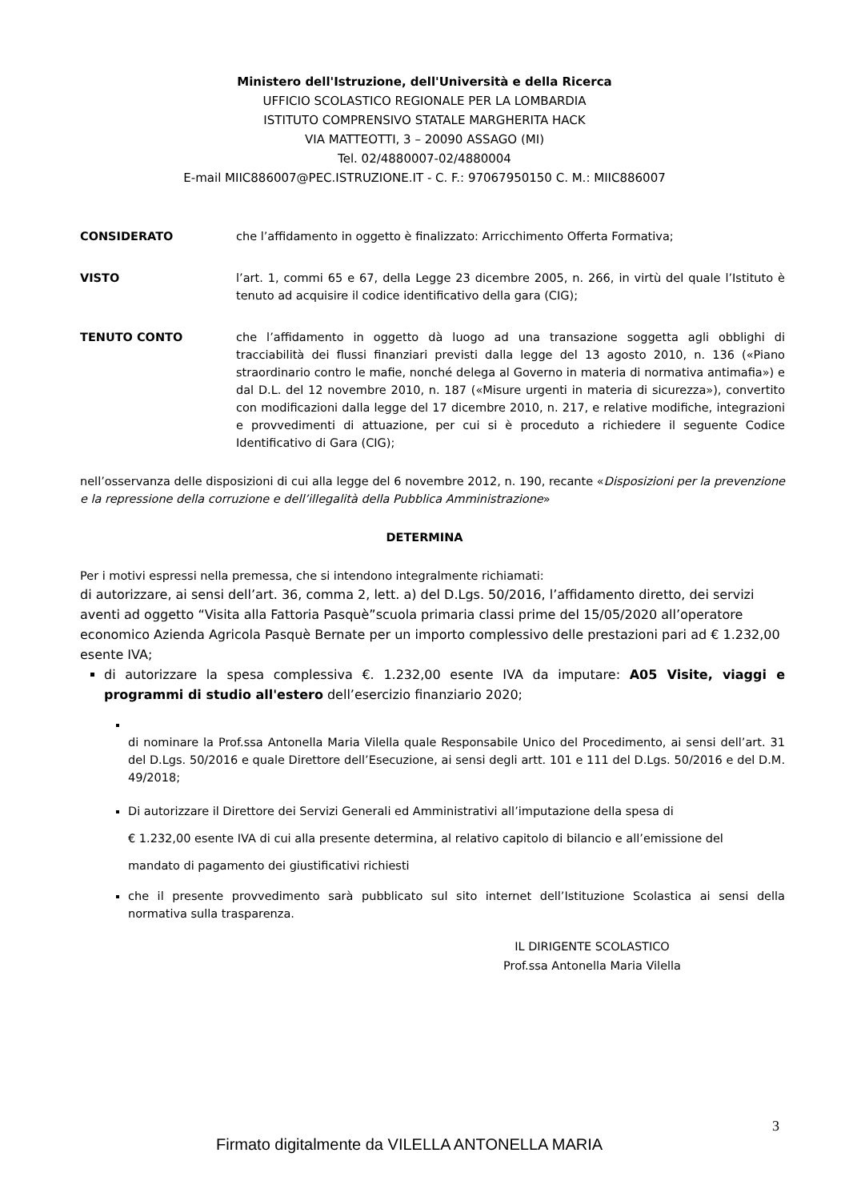Ministero dell'Istruzione, dell'Università e della Ricerca
UFFICIO SCOLASTICO REGIONALE PER LA LOMBARDIA
ISTITUTO COMPRENSIVO STATALE MARGHERITA HACK
VIA MATTEOTTI, 3 – 20090 ASSAGO (MI)
Tel. 02/4880007-02/4880004
E-mail MIIC886007@PEC.ISTRUZIONE.IT - C. F.: 97067950150 C. M.: MIIC886007
CONSIDERATO che l’affidamento in oggetto è finalizzato: Arricchimento Offerta Formativa;
VISTO l’art. 1, commi 65 e 67, della Legge 23 dicembre 2005, n. 266, in virtù del quale l’Istituto è tenuto ad acquisire il codice identificativo della gara (CIG);
TENUTO CONTO che l’affidamento in oggetto dà luogo ad una transazione soggetta agli obblighi di tracciabilità dei flussi finanziari previsti dalla legge del 13 agosto 2010, n. 136 («Piano straordinario contro le mafie, nonché delega al Governo in materia di normativa antimafia») e dal D.L. del 12 novembre 2010, n. 187 («Misure urgenti in materia di sicurezza»), convertito con modificazioni dalla legge del 17 dicembre 2010, n. 217, e relative modifiche, integrazioni e provvedimenti di attuazione, per cui si è proceduto a richiedere il seguente Codice Identificativo di Gara (CIG);
nell’osservanza delle disposizioni di cui alla legge del 6 novembre 2012, n. 190, recante «Disposizioni per la prevenzione e la repressione della corruzione e dell’illegalità della Pubblica Amministrazione»
DETERMINA
Per i motivi espressi nella premessa, che si intendono integralmente richiamati:
di autorizzare, ai sensi dell’art. 36, comma 2, lett. a) del D.Lgs. 50/2016, l’affidamento diretto, dei servizi aventi ad oggetto “Visita alla Fattoria Pasquè”scuola primaria classi prime del 15/05/2020 all’operatore economico Azienda Agricola Pasquè Bernate per un importo complessivo delle prestazioni pari ad € 1.232,00 esente IVA;
di autorizzare la spesa complessiva €. 1.232,00 esente IVA da imputare: A05 Visite, viaggi e programmi di studio all'estero dell’esercizio finanziario 2020;
di nominare la Prof.ssa Antonella Maria Vilella quale Responsabile Unico del Procedimento, ai sensi dell’art. 31 del D.Lgs. 50/2016 e quale Direttore dell’Esecuzione, ai sensi degli artt. 101 e 111 del D.Lgs. 50/2016 e del D.M. 49/2018;
Di autorizzare il Direttore dei Servizi Generali ed Amministrativi all’imputazione della spesa di
€ 1.232,00 esente IVA di cui alla presente determina, al relativo capitolo di bilancio e all’emissione del
mandato di pagamento dei giustificativi richiesti
che il presente provvedimento sarà pubblicato sul sito internet dell’Istituzione Scolastica ai sensi della normativa sulla trasparenza.
IL DIRIGENTE SCOLASTICO
Prof.ssa Antonella Maria Vilella
3
Firmato digitalmente da VILELLA ANTONELLA MARIA